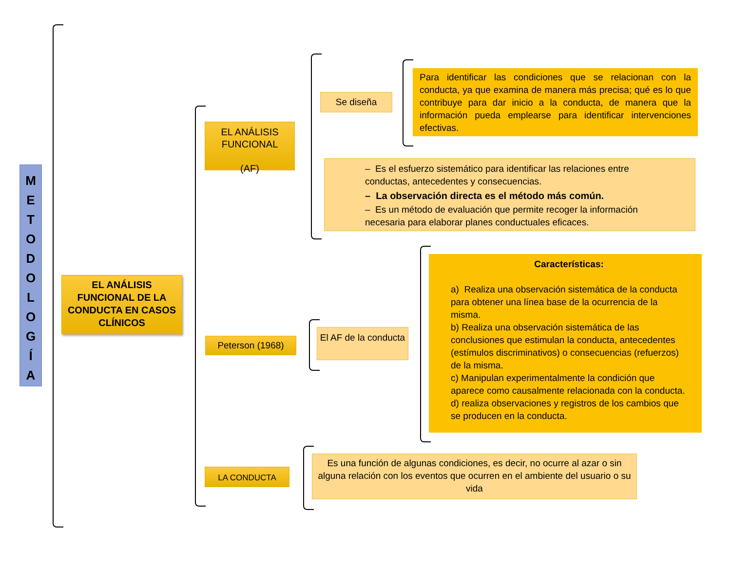M
E
T
O
D
O
L
O
G
Í
A
EL ANÁLISIS FUNCIONAL DE LA CONDUCTA EN CASOS CLÍNICOS
EL ANÁLISIS FUNCIONAL
(AF)
Peterson (1968)
LA CONDUCTA
Se diseña
Para identificar las condiciones que se relacionan con la conducta, ya que examina de manera más precisa; qué es lo que contribuye para dar inicio a la conducta, de manera que la información pueda emplearse para identificar intervenciones efectivas.
– Es el esfuerzo sistemático para identificar las relaciones entre conductas, antecedentes y consecuencias.
– La observación directa es el método más común.
– Es un método de evaluación que permite recoger la información necesaria para elaborar planes conductuales eficaces.
El AF de la conducta
Características:
a) Realiza una observación sistemática de la conducta para obtener una línea base de la ocurrencia de la misma.
b) Realiza una observación sistemática de las conclusiones que estimulan la conducta, antecedentes (estímulos discriminativos) o consecuencias (refuerzos) de la misma.
c) Manipulan experimentalmente la condición que aparece como causalmente relacionada con la conducta.
d) realiza observaciones y registros de los cambios que se producen en la conducta.
Es una función de algunas condiciones, es decir, no ocurre al azar o sin alguna relación con los eventos que ocurren en el ambiente del usuario o su vida